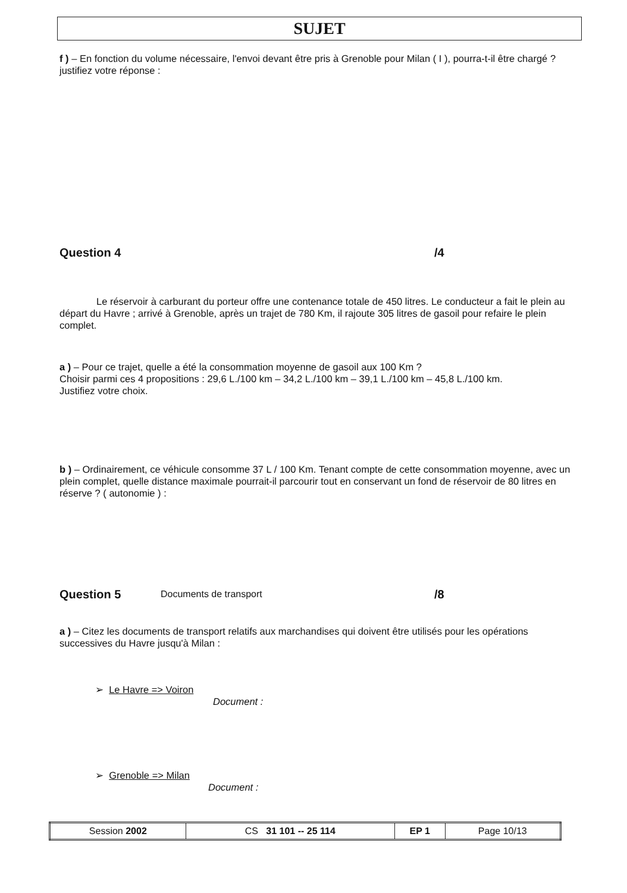SUJET
f ) – En fonction du volume nécessaire, l'envoi devant être pris à Grenoble pour Milan ( I ), pourra-t-il être chargé ? justifiez votre réponse :
Question 4 /4
Le réservoir à carburant du porteur offre une contenance totale de 450 litres. Le conducteur a fait le plein au départ du Havre ; arrivé à Grenoble, après un trajet de 780 Km, il rajoute 305 litres de gasoil pour refaire le plein complet.
a ) – Pour ce trajet, quelle a été la consommation moyenne de gasoil aux 100 Km ?
Choisir parmi ces 4 propositions : 29,6 L./100 km – 34,2 L./100 km – 39,1 L./100 km – 45,8 L./100 km.
Justifiez votre choix.
b ) – Ordinairement, ce véhicule consomme 37 L / 100 Km. Tenant compte de cette consommation moyenne, avec un plein complet, quelle distance maximale pourrait-il parcourir tout en conservant un fond de réservoir de 80 litres en réserve ? ( autonomie ) :
Question 5 Documents de transport /8
a ) – Citez les documents de transport relatifs aux marchandises qui doivent être utilisés pour les opérations successives du Havre jusqu'à Milan :
➢ Le Havre => Voiron
Document :
➢ Grenoble => Milan
Document :
| Session 2002 | CS 31 101 -- 25 114 | EP 1 | Page 10/13 |